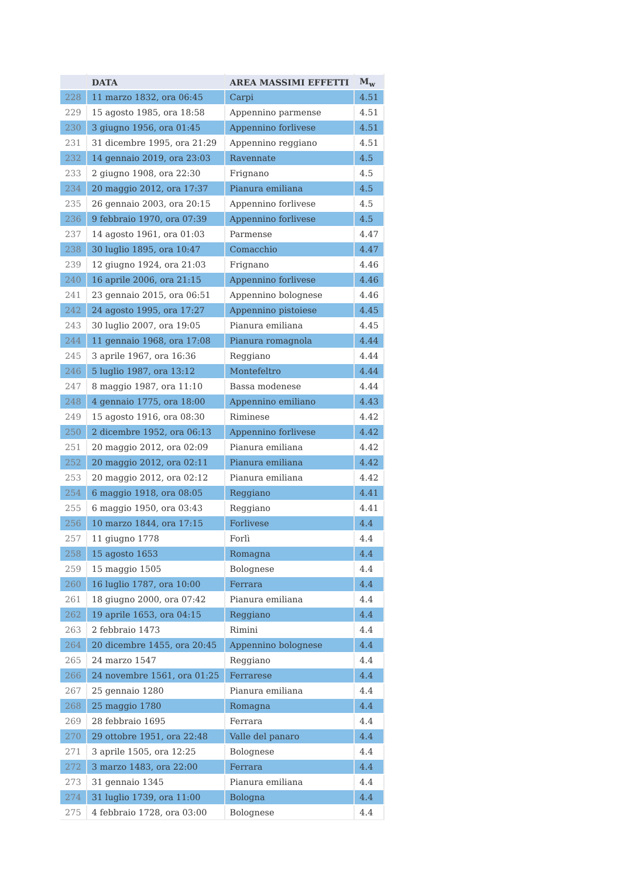| | DATA | AREA MASSIMI EFFETTI | M<sub>w</sub> |
| --- | --- | --- | --- |
| 228 | 11 marzo 1832, ora 06:45 | Carpi | 4.51 |
| 229 | 15 agosto 1985, ora 18:58 | Appennino parmense | 4.51 |
| 230 | 3 giugno 1956, ora 01:45 | Appennino forlivese | 4.51 |
| 231 | 31 dicembre 1995, ora 21:29 | Appennino reggiano | 4.51 |
| 232 | 14 gennaio 2019, ora 23:03 | Ravennate | 4.5 |
| 233 | 2 giugno 1908, ora 22:30 | Frignano | 4.5 |
| 234 | 20 maggio 2012, ora 17:37 | Pianura emiliana | 4.5 |
| 235 | 26 gennaio 2003, ora 20:15 | Appennino forlivese | 4.5 |
| 236 | 9 febbraio 1970, ora 07:39 | Appennino forlivese | 4.5 |
| 237 | 14 agosto 1961, ora 01:03 | Parmense | 4.47 |
| 238 | 30 luglio 1895, ora 10:47 | Comacchio | 4.47 |
| 239 | 12 giugno 1924, ora 21:03 | Frignano | 4.46 |
| 240 | 16 aprile 2006, ora 21:15 | Appennino forlivese | 4.46 |
| 241 | 23 gennaio 2015, ora 06:51 | Appennino bolognese | 4.46 |
| 242 | 24 agosto 1995, ora 17:27 | Appennino pistoiese | 4.45 |
| 243 | 30 luglio 2007, ora 19:05 | Pianura emiliana | 4.45 |
| 244 | 11 gennaio 1968, ora 17:08 | Pianura romagnola | 4.44 |
| 245 | 3 aprile 1967, ora 16:36 | Reggiano | 4.44 |
| 246 | 5 luglio 1987, ora 13:12 | Montefeltro | 4.44 |
| 247 | 8 maggio 1987, ora 11:10 | Bassa modenese | 4.44 |
| 248 | 4 gennaio 1775, ora 18:00 | Appennino emiliano | 4.43 |
| 249 | 15 agosto 1916, ora 08:30 | Riminese | 4.42 |
| 250 | 2 dicembre 1952, ora 06:13 | Appennino forlivese | 4.42 |
| 251 | 20 maggio 2012, ora 02:09 | Pianura emiliana | 4.42 |
| 252 | 20 maggio 2012, ora 02:11 | Pianura emiliana | 4.42 |
| 253 | 20 maggio 2012, ora 02:12 | Pianura emiliana | 4.42 |
| 254 | 6 maggio 1918, ora 08:05 | Reggiano | 4.41 |
| 255 | 6 maggio 1950, ora 03:43 | Reggiano | 4.41 |
| 256 | 10 marzo 1844, ora 17:15 | Forlivese | 4.4 |
| 257 | 11 giugno 1778 | Forlì | 4.4 |
| 258 | 15 agosto 1653 | Romagna | 4.4 |
| 259 | 15 maggio 1505 | Bolognese | 4.4 |
| 260 | 16 luglio 1787, ora 10:00 | Ferrara | 4.4 |
| 261 | 18 giugno 2000, ora 07:42 | Pianura emiliana | 4.4 |
| 262 | 19 aprile 1653, ora 04:15 | Reggiano | 4.4 |
| 263 | 2 febbraio 1473 | Rimini | 4.4 |
| 264 | 20 dicembre 1455, ora 20:45 | Appennino bolognese | 4.4 |
| 265 | 24 marzo 1547 | Reggiano | 4.4 |
| 266 | 24 novembre 1561, ora 01:25 | Ferrarese | 4.4 |
| 267 | 25 gennaio 1280 | Pianura emiliana | 4.4 |
| 268 | 25 maggio 1780 | Romagna | 4.4 |
| 269 | 28 febbraio 1695 | Ferrara | 4.4 |
| 270 | 29 ottobre 1951, ora 22:48 | Valle del panaro | 4.4 |
| 271 | 3 aprile 1505, ora 12:25 | Bolognese | 4.4 |
| 272 | 3 marzo 1483, ora 22:00 | Ferrara | 4.4 |
| 273 | 31 gennaio 1345 | Pianura emiliana | 4.4 |
| 274 | 31 luglio 1739, ora 11:00 | Bologna | 4.4 |
| 275 | 4 febbraio 1728, ora 03:00 | Bolognese | 4.4 |